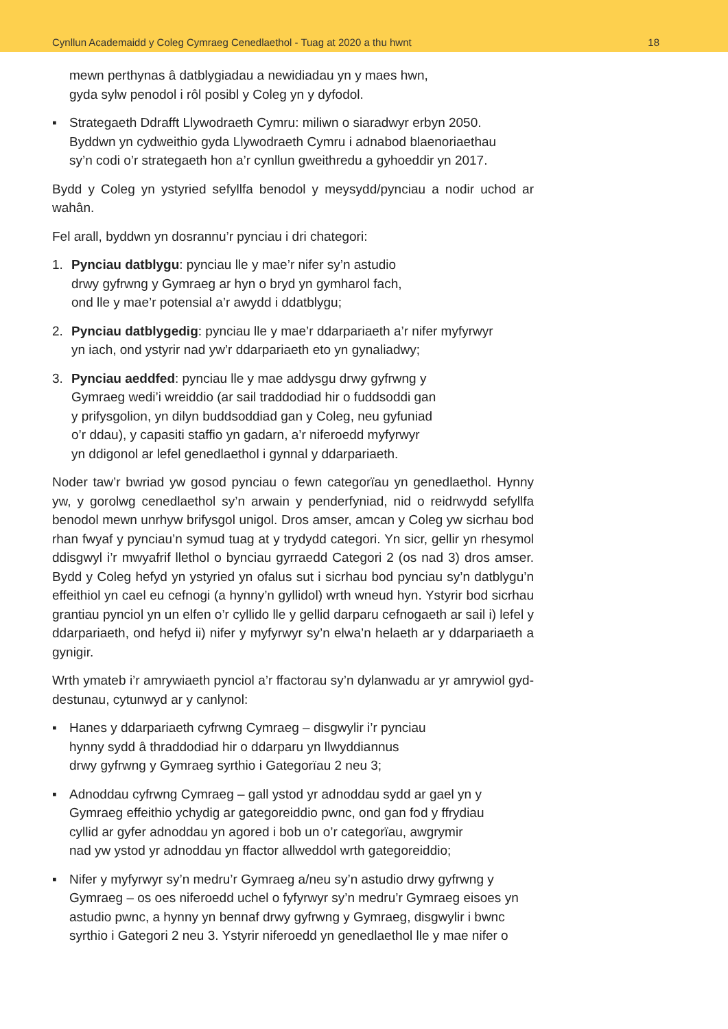Cynllun Academaidd y Coleg Cymraeg Cenedlaethol - Tuag at 2020 a thu hwnt 18
mewn perthynas â datblygiadau a newidiadau yn y maes hwn,
gyda sylw penodol i rôl posibl y Coleg yn y dyfodol.
▪ Strategaeth Ddrafft Llywodraeth Cymru: miliwn o siaradwyr erbyn 2050.
Byddwn yn cydweithio gyda Llywodraeth Cymru i adnabod blaenoriaethau
sy’n codi o’r strategaeth hon a’r cynllun gweithredu a gyhoeddir yn 2017.
Bydd y Coleg yn ystyried sefyllfa benodol y meysydd/pynciau a nodir uchod ar wahân.
Fel arall, byddwn yn dosrannu’r pynciau i dri chategori:
1. Pynciau datblygu: pynciau lle y mae’r nifer sy’n astudio
drwy gyfrwng y Gymraeg ar hyn o bryd yn gymharol fach,
ond lle y mae’r potensial a’r awydd i ddatblygu;
2. Pynciau datblygedig: pynciau lle y mae’r ddarpariaeth a’r nifer myfyrwyr
yn iach, ond ystyrir nad yw’r ddarpariaeth eto yn gynaliadwy;
3. Pynciau aeddfed: pynciau lle y mae addysgu drwy gyfrwng y
Gymraeg wedi’i wreiddio (ar sail traddodiad hir o fuddsoddi gan
y prifysgolion, yn dilyn buddsoddiad gan y Coleg, neu gyfuniad
o’r ddau), y capasiti staffio yn gadarn, a’r niferoedd myfyrwyr
yn ddigonol ar lefel genedlaethol i gynnal y ddarpariaeth.
Noder taw’r bwriad yw gosod pynciau o fewn categorïau yn genedlaethol. Hynny yw, y gorolwg cenedlaethol sy’n arwain y penderfyniad, nid o reidrwydd sefyllfa benodol mewn unrhyw brifysgol unigol. Dros amser, amcan y Coleg yw sicrhau bod rhan fwyaf y pynciau’n symud tuag at y trydydd categori. Yn sicr, gellir yn rhesymol ddisgwyl i’r mwyafrif llethol o bynciau gyrraedd Categori 2 (os nad 3) dros amser. Bydd y Coleg hefyd yn ystyried yn ofalus sut i sicrhau bod pynciau sy’n datblygu’n effeithiol yn cael eu cefnogi (a hynny’n gyllidol) wrth wneud hyn. Ystyrir bod sicrhau grantiau pynciol yn un elfen o’r cyllido lle y gellid darparu cefnogaeth ar sail i) lefel y ddarpariaeth, ond hefyd ii) nifer y myfyrwyr sy’n elwa’n helaeth ar y ddarpariaeth a gynigir.
Wrth ymateb i’r amrywiaeth pynciol a’r ffactorau sy’n dylanwadu ar yr amrywiol gyd-destunau, cytunwyd ar y canlynol:
▪ Hanes y ddarpariaeth cyfrwng Cymraeg – disgwylir i’r pynciau
hynny sydd â thraddodiad hir o ddarparu yn llwyddiannus
drwy gyfrwng y Gymraeg syrthio i Gategorïau 2 neu 3;
▪ Adnoddau cyfrwng Cymraeg – gall ystod yr adnoddau sydd ar gael yn y
Gymraeg effeithio ychydig ar gategoreiddio pwnc, ond gan fod y ffrydiau
cyllid ar gyfer adnoddau yn agored i bob un o’r categorïau, awgrymir
nad yw ystod yr adnoddau yn ffactor allweddol wrth gategoreiddio;
▪ Nifer y myfyrwyr sy’n medru’r Gymraeg a/neu sy’n astudio drwy gyfrwng y
Gymraeg – os oes niferoedd uchel o fyfyrwyr sy’n medru’r Gymraeg eisoes yn
astudio pwnc, a hynny yn bennaf drwy gyfrwng y Gymraeg, disgwylir i bwnc
syrthio i Gategori 2 neu 3. Ystyrir niferoedd yn genedlaethol lle y mae nifer o